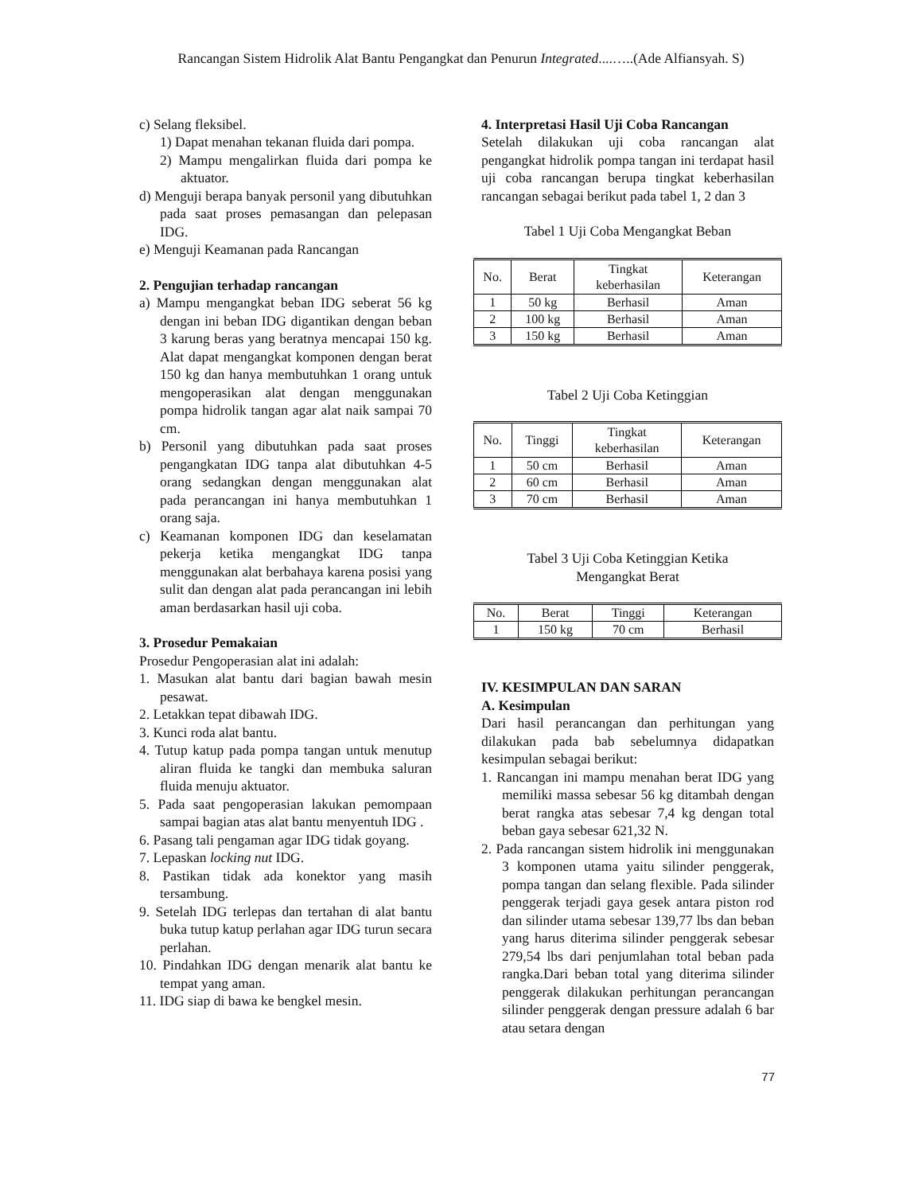Rancangan Sistem Hidrolik Alat Bantu Pengangkat dan Penurun Integrated....…..(Ade Alfiansyah. S)
c) Selang fleksibel.
1) Dapat menahan tekanan fluida dari pompa.
2) Mampu mengalirkan fluida dari pompa ke aktuator.
d) Menguji berapa banyak personil yang dibutuhkan pada saat proses pemasangan dan pelepasan IDG.
e) Menguji Keamanan pada Rancangan
2. Pengujian terhadap rancangan
a) Mampu mengangkat beban IDG seberat 56 kg dengan ini beban IDG digantikan dengan beban 3 karung beras yang beratnya mencapai 150 kg. Alat dapat mengangkat komponen dengan berat 150 kg dan hanya membutuhkan 1 orang untuk mengoperasikan alat dengan menggunakan pompa hidrolik tangan agar alat naik sampai 70 cm.
b) Personil yang dibutuhkan pada saat proses pengangkatan IDG tanpa alat dibutuhkan 4-5 orang sedangkan dengan menggunakan alat pada perancangan ini hanya membutuhkan 1 orang saja.
c) Keamanan komponen IDG dan keselamatan pekerja ketika mengangkat IDG tanpa menggunakan alat berbahaya karena posisi yang sulit dan dengan alat pada perancangan ini lebih aman berdasarkan hasil uji coba.
3. Prosedur Pemakaian
Prosedur Pengoperasian alat ini adalah:
1. Masukan alat bantu dari bagian bawah mesin pesawat.
2. Letakkan tepat dibawah IDG.
3. Kunci roda alat bantu.
4. Tutup katup pada pompa tangan untuk menutup aliran fluida ke tangki dan membuka saluran fluida menuju aktuator.
5. Pada saat pengoperasian lakukan pemompaan sampai bagian atas alat bantu menyentuh IDG .
6. Pasang tali pengaman agar IDG tidak goyang.
7. Lepaskan locking nut IDG.
8. Pastikan tidak ada konektor yang masih tersambung.
9. Setelah IDG terlepas dan tertahan di alat bantu buka tutup katup perlahan agar IDG turun secara perlahan.
10. Pindahkan IDG dengan menarik alat bantu ke tempat yang aman.
11. IDG siap di bawa ke bengkel mesin.
4. Interpretasi Hasil Uji Coba Rancangan
Setelah dilakukan uji coba rancangan alat pengangkat hidrolik pompa tangan ini terdapat hasil uji coba rancangan berupa tingkat keberhasilan rancangan sebagai berikut pada tabel 1, 2 dan 3
Tabel 1 Uji Coba Mengangkat Beban
| No. | Berat | Tingkat keberhasilan | Keterangan |
| --- | --- | --- | --- |
| 1 | 50 kg | Berhasil | Aman |
| 2 | 100 kg | Berhasil | Aman |
| 3 | 150 kg | Berhasil | Aman |
Tabel 2 Uji Coba Ketinggian
| No. | Tinggi | Tingkat keberhasilan | Keterangan |
| --- | --- | --- | --- |
| 1 | 50 cm | Berhasil | Aman |
| 2 | 60 cm | Berhasil | Aman |
| 3 | 70 cm | Berhasil | Aman |
Tabel 3 Uji Coba Ketinggian Ketika
Mengangkat Berat
| No. | Berat | Tinggi | Keterangan |
| --- | --- | --- | --- |
| 1 | 150 kg | 70 cm | Berhasil |
IV. KESIMPULAN DAN SARAN
A. Kesimpulan
Dari hasil perancangan dan perhitungan yang dilakukan pada bab sebelumnya didapatkan kesimpulan sebagai berikut:
1. Rancangan ini mampu menahan berat IDG yang memiliki massa sebesar 56 kg ditambah dengan berat rangka atas sebesar 7,4 kg dengan total beban gaya sebesar 621,32 N.
2. Pada rancangan sistem hidrolik ini menggunakan 3 komponen utama yaitu silinder penggerak, pompa tangan dan selang flexible. Pada silinder penggerak terjadi gaya gesek antara piston rod dan silinder utama sebesar 139,77 lbs dan beban yang harus diterima silinder penggerak sebesar 279,54 lbs dari penjumlahan total beban pada rangka.Dari beban total yang diterima silinder penggerak dilakukan perhitungan perancangan silinder penggerak dengan pressure adalah 6 bar atau setara dengan
77